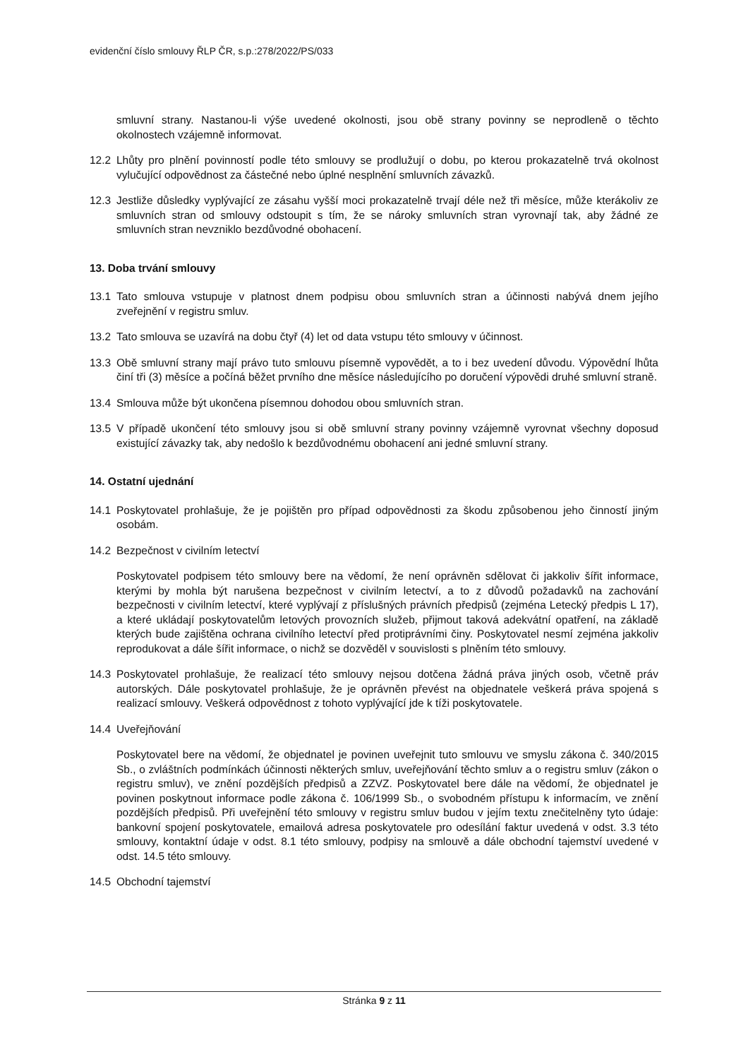evidenční číslo smlouvy ŘLP ČR, s.p.:278/2022/PS/033
smluvní strany. Nastanou-li výše uvedené okolnosti, jsou obě strany povinny se neprodleně o těchto okolnostech vzájemně informovat.
12.2 Lhůty pro plnění povinností podle této smlouvy se prodlužují o dobu, po kterou prokazatelně trvá okolnost vylučující odpovědnost za částečné nebo úplné nesplnění smluvních závazků.
12.3 Jestliže důsledky vyplývající ze zásahu vyšší moci prokazatelně trvají déle než tři měsíce, může kterákoliv ze smluvních stran od smlouvy odstoupit s tím, že se nároky smluvních stran vyrovnají tak, aby žádné ze smluvních stran nevzniklo bezdůvodné obohacení.
13. Doba trvání smlouvy
13.1 Tato smlouva vstupuje v platnost dnem podpisu obou smluvních stran a účinnosti nabývá dnem jejího zveřejnění v registru smluv.
13.2 Tato smlouva se uzavírá na dobu čtyř (4) let od data vstupu této smlouvy v účinnost.
13.3 Obě smluvní strany mají právo tuto smlouvu písemně vypovědět, a to i bez uvedení důvodu. Výpovědní lhůta činí tři (3) měsíce a počíná běžet prvního dne měsíce následujícího po doručení výpovědi druhé smluvní straně.
13.4 Smlouva může být ukončena písemnou dohodou obou smluvních stran.
13.5 V případě ukončení této smlouvy jsou si obě smluvní strany povinny vzájemně vyrovnat všechny doposud existující závazky tak, aby nedošlo k bezdůvodnému obohacení ani jedné smluvní strany.
14. Ostatní ujednání
14.1 Poskytovatel prohlašuje, že je pojištěn pro případ odpovědnosti za škodu způsobenou jeho činností jiným osobám.
14.2 Bezpečnost v civilním letectví
Poskytovatel podpisem této smlouvy bere na vědomí, že není oprávněn sdělovat či jakkoliv šířit informace, kterými by mohla být narušena bezpečnost v civilním letectví, a to z důvodů požadavků na zachování bezpečnosti v civilním letectví, které vyplývají z příslušných právních předpisů (zejména Letecký předpis L 17), a které ukládají poskytovatelům letových provozních služeb, přijmout taková adekvátní opatření, na základě kterých bude zajištěna ochrana civilního letectví před protiprávními činy. Poskytovatel nesmí zejména jakkoliv reprodukovat a dále šířit informace, o nichž se dozvěděl v souvislosti s plněním této smlouvy.
14.3 Poskytovatel prohlašuje, že realizací této smlouvy nejsou dotčena žádná práva jiných osob, včetně práv autorských. Dále poskytovatel prohlašuje, že je oprávněn převést na objednatele veškerá práva spojená s realizací smlouvy. Veškerá odpovědnost z tohoto vyplývající jde k tíži poskytovatele.
14.4 Uveřejňování
Poskytovatel bere na vědomí, že objednatel je povinen uveřejnit tuto smlouvu ve smyslu zákona č. 340/2015 Sb., o zvláštních podmínkách účinnosti některých smluv, uveřejňování těchto smluv a o registru smluv (zákon o registru smluv), ve znění pozdějších předpisů a ZZVZ. Poskytovatel bere dále na vědomí, že objednatel je povinen poskytnout informace podle zákona č. 106/1999 Sb., o svobodném přístupu k informacím, ve znění pozdějších předpisů. Při uveřejnění této smlouvy v registru smluv budou v jejím textu znečitelněny tyto údaje: bankovní spojení poskytovatele, emailová adresa poskytovatele pro odesílání faktur uvedená v odst. 3.3 této smlouvy, kontaktní údaje v odst. 8.1 této smlouvy, podpisy na smlouvě a dále obchodní tajemství uvedené v odst. 14.5 této smlouvy.
14.5 Obchodní tajemství
Stránka 9 z 11